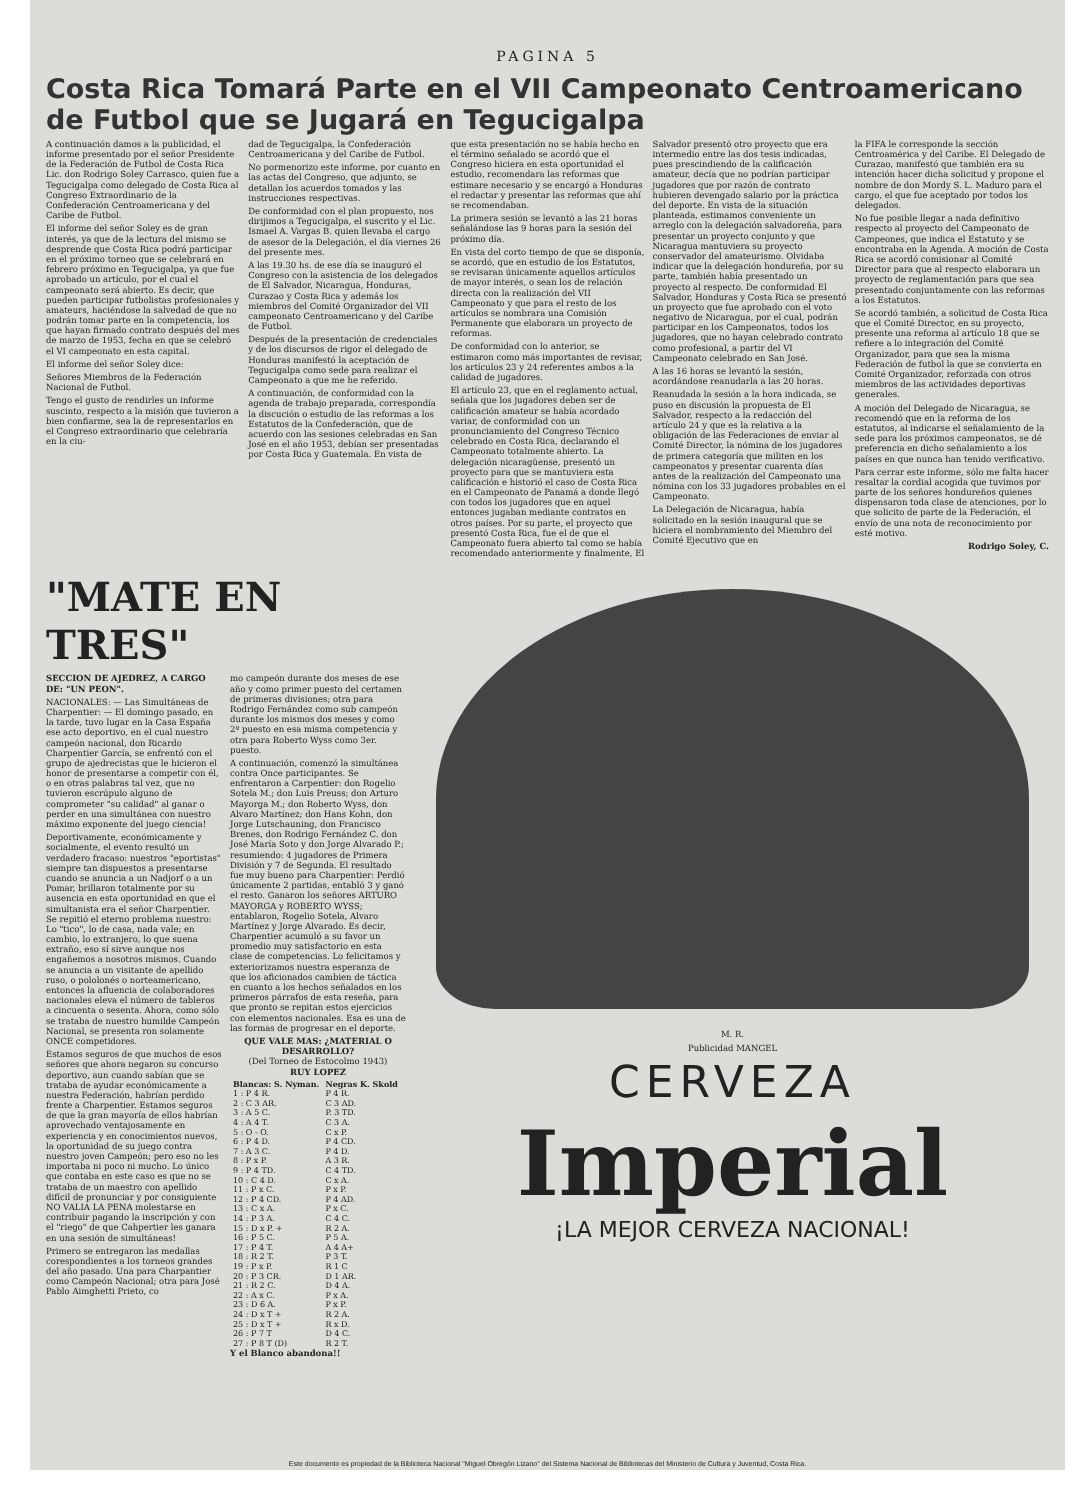PAGINA 5
Costa Rica Tomará Parte en el VII Campeonato Centroamericano de Futbol que se Jugará en Tegucigalpa
A continuación damos a la publicidad, el informe presentado por el señor Presidente de la Federación de Futbol de Costa Rica Lic. don Rodrigo Soley Carrasco, quien fue a Tegucigalpa como delegado de Costa Rica al Congreso Extraordinario de la Confederación Centroamericana y del Caribe de Futbol.
El informe del señor Soley es de gran interés, ya que de la lectura del mismo se desprende que Costa Rica podrá participar en el próximo torneo que se celebrará en febrero próximo en Tegucigalpa, ya que fue aprobado un artículo, por el cual el campeonato será abierto. Es decir, que pueden participar futbolistas profesionales y amateurs, haciéndose la salvedad de que no podrán tomar parte en la competencia, los que hayan firmado contrato después del mes de marzo de 1953, fecha en que se celebró el VI campeonato en esta capital.
El informe del señor Soley dice:
Señores Miembros de la Federación Nacional de Futbol.
Tengo el gusto de rendirles un informe suscinto, respecto a la misión que tuvieron a bien confiarme, sea la de representarlos en el Congreso extraordinario que celebraría en la ciu-
dad de Tegucigalpa, la Confederación Centroamericana y del Caribe de Futbol.
No pormenorizo este informe, por cuanto en las actas del Congreso, que adjunto, se detallan los acuerdos tomados y las instrucciones respectivas.
De conformidad con el plan propuesto, nos dirijimos a Tegucigalpa, el suscrito y el Lic. Ismael A. Vargas B. quien llevaba el cargo de asesor de la Delegación, el día viernes 26 del presente mes.
A las 19.30 hs. de ese día se inauguró el Congreso con la asistencia de los delegados de El Salvador, Nicaragua, Honduras, Curazao y Costa Rica y además los miembros del Comité Organizador del VII campeonato Centroamericano y del Caribe de Futbol.
Después de la presentación de credenciales y de los discursos de rigor el delegado de Honduras manifestó la aceptación de Tegucigalpa como sede para realizar el Campeonato a que me he referido.
A continuación, de conformidad con la agenda de trabajo preparada, correspondía la discución o estudio de las reformas a los Estatutos de la Confederación, que de acuerdo con las sesiones celebradas en San José en el año 1953, debían ser presentadas por Costa Rica y Guatemala. En vista de
que esta presentación no se había hecho en el término señalado se acordó que el Congreso hiciera en esta oportunidad el estudio, recomendara las reformas que estimare necesario y se encargó a Honduras el redactar y presentar las reformas que ahí se recomendaban.
La primera sesión se levantó a las 21 horas señalándose las 9 horas para la sesión del próximo día.
En vista del corto tiempo de que se disponía, se acordó, que en estudio de los Estatutos, se revisaran únicamente aquellos artículos de mayor interés, o sean los de relación directa con la realización del VII Campeonato y que para el resto de los artículos se nombrara una Comisión Permanente que elaborara un proyecto de reformas.
De conformidad con lo anterior, se estimaron como más importantes de revisar, los artículos 23 y 24 referentes ambos a la calidad de jugadores.
El artículo 23, que en el reglamento actual, señala que los jugadores deben ser de calificación amateur se había acordado variar, de conformidad con un pronunciamiento del Congreso Técnico celebrado en Costa Rica, declarando el Campeonato totalmente abierto. La delegación nicaragüense, presentó un proyecto para que se mantuviera esta calificación e historió el caso de Costa Rica en el Campeonato de Panamá a donde llegó con todos los jugadores que en aquel entonces jugaban mediante contratos en otros países. Por su parte, el proyecto que presentó Costa Rica, fue el de que el Campeonato fuera abierto tal como se había recomendado anteriormente y finalmente, El
Salvador presentó otro proyecto que era intermedio entre las dos tesis indicadas, pues prescindiendo de la calificación amateur, decía que no podrían participar jugadores que por razón de contrato hubieren devengado salario por la práctica del deporte. En vista de la situación planteada, estimamos conveniente un arreglo con la delegación salvadoreña, para presentar un proyecto conjunto y que Nicaragua mantuviera su proyecto conservador del amateurismo. Olvidaba indicar que la delegación hondureña, por su parte, también había presentado un proyecto al respecto. De conformidad El Salvador, Honduras y Costa Rica se presentó un proyecto que fue aprobado con el voto negativo de Nicaragua, por el cual, podrán participar en los Campeonatos, todos los jugadores, que no hayan celebrado contrato como profesional, a partir del VI Campeonato celebrado en San José.
A las 16 horas se levantó la sesión, acordándose reanudarla a las 20 horas.
Reanudada la sesión a la hora indicada, se puso en discusión la propuesta de El Salvador, respecto a la redacción del artículo 24 y que es la relativa a la obligación de las Federaciones de enviar al Comité Director, la nómina de los jugadores de primera categoría que militen en los campeonatos y presentar cuarenta días antes de la realización del Campeonato una nómina con los 33 jugadores probables en el Campeonato.
La Delegación de Nicaragua, había solicitado en la sesión inaugural que se hiciera el nombramiento del Miembro del Comité Ejecutivo que en
la FIFA le corresponde la sección Centroamérica y del Caribe. El Delegado de Curazao, manifestó que también era su intención hacer dicha solicitud y propone el nombre de don Mordy S. L. Maduro para el cargo, el que fue aceptado por todos los delegados.
No fue posible llegar a nada definitivo respecto al proyecto del Campeonato de Campeones, que indica el Estatuto y se encontraba en la Agenda. A moción de Costa Rica se acordó comisionar al Comité Director para que al respecto elaborara un proyecto de reglamentación para que sea presentado conjuntamente con las reformas a los Estatutos.
Se acordó también, a solicitud de Costa Rica que el Comité Director, en su proyecto, presente una reforma al artículo 18 que se refiere a lo integración del Comité Organizador, para que sea la misma Federación de futbol la que se convierta en Comité Organizador, reforzada con otros miembros de las actividades deportivas generales.
A moción del Delegado de Nicaragua, se recomendó que en la reforma de los estatutos, al indicarse el señalamiento de la sede para los próximos campeonatos, se dé preferencia en dicho señalamiento a los países en que nunca han tenido verificativo.
Para cerrar este informe, sólo me falta hacer resaltar la cordial acogida que tuvimos por parte de los señores hondureños quienes dispensaron toda clase de atenciones, por lo que solicito de parte de la Federación, el envío de una nota de reconocimiento por esté motivo.
Rodrigo Soley, C.
"MATE EN TRES"
SECCION DE AJEDREZ, A CARGO DE: "UN PEON".
NACIONALES: — Las Simultáneas de Charpentier: — El domingo pasado, en la tarde, tuvo lugar en la Casa España ese acto deportivo, en el cual nuestro campeón nacional, don Ricardo Charpentier García, se enfrentó con el grupo de ajedrecistas que le hicieron el honor de presentarse a competir con él, o en otras palabras tal vez, que no tuvieron escrúpulo alguno de comprometer "su calidad" al ganar o perder en una simultánea con nuestro máximo exponente del juego ciencia!
Deportivamente, económicamente y socialmente, el evento resultó un verdadero fracaso: nuestros "eportistas" siempre tan dispuestos a presentarse cuando se anuncia a un Nadjorf o a un Pomar, brillaron totalmente por su ausencia en esta oportunidad en que el simultanista era el señor Charpentier. Se repitió el eterno problema nuestro: Lo "tico", lo de casa, nada vale; en cambio, lo extranjero, lo que suena extraño, eso sí sirve aunque nos engañemos a nosotros mismos. Cuando se anuncia a un visitante de apellido ruso, o pololonés o norteamericano, entonces la afluencia de colaboradores nacionales eleva el número de tableros a cincuenta o sesenta. Ahora, como sólo se trataba de nuestro humilde Campeón Nacional, se presenta ron solamente ONCE competidores.
Estamos seguros de que muchos de esos señores que ahora negaron su concurso deportivo, aun cuando sabían que se trataba de ayudar económicamente a nuestra Federación, habrían perdido frente a Charpentier. Estamos seguros de que la gran mayoría de ellos habrían aprovechado ventajosamente en experiencia y en conocimientos nuevos, la oportunidad de su juego contra nuestro joven Campeón; pero eso no les importaba ni poco ni mucho. Lo único que contaba en este caso es que no se trataba de un maestro con apellido difícil de pronunciar y por consiguiente NO VALIA LA PENA molestarse en contribuir pagando la inscripción y con el "riego" de que Cahpertier les ganara en una sesión de simultáneas!
Primero se entregaron las medallas corespondientes a los torneos grandes del año pasado. Una para Charpantier como Campeón Nacional; otra para José Pablo Aimghetti Prieto, co
mo campeón durante dos meses de ese año y como primer puesto del certamen de primeras divisiones; otra para Rodrigo Fernández como sub campeón durante los mismos dos meses y como 2º puesto en esa misma competencia y otra para Roberto Wyss como 3er. puesto.
A continuación, comenzó la simultánea contra Once participantes. Se enfrentaron a Carpentier: don Rogelio Sotela M.; don Luis Preuss; don Arturo Mayorga M.; don Roberto Wyss, don Alvaro Martínez; don Hans Kohn, don Jorge Lutschauning, don Francisco Brenes, don Rodrigo Fernández C. don José María Soto y don Jorge Alvarado P.; resumiendo: 4 jugadores de Primera División y 7 de Segunda. El resultado fue muy bueno para Charpentier: Perdió únicamente 2 partidas, entabló 3 y ganó el resto. Ganaron los señores ARTURO MAYORGA y ROBERTO WYSS; entablaron, Rogelio Sotela, Alvaro Martínez y Jorge Alvarado. Es decir, Charpentier acumuló a su favor un promedio muy satisfactorio en esta clase de competencias. Lo felicitamos y exteriorizamos nuestra esperanza de que los aficionados cambien de táctica en cuanto a los hechos señalados en los primeros párrafos de esta reseña, para que pronto se repitan estos ejercicios con elementos nacionales. Esa es una de las formas de progresar en el deporte.
QUE VALE MAS: ¿MATERIAL O DESARROLLO?
(Del Torneo de Estocolmo 1943)
RUY LOPEZ
| Blancas: S. Nyman. | Negras K. Skold |
| --- | --- |
| 1 : P 4 R. | P 4 R. |
| 2 : C 3 AR. | C 3 AD. |
| 3 : A 5 C. | P. 3 TD. |
| 4 : A 4 T. | C 3 A. |
| 5 : O - O. | C x P. |
| 6 : P 4 D. | P 4 CD. |
| 7 : A 3 C. | P 4 D. |
| 8 : P x P. | A 3 R. |
| 9 : P 4 TD. | C 4 TD. |
| 10 : C 4 D. | C x A. |
| 11 : P x C. | P x P. |
| 12 : P 4 CD. | P 4 AD. |
| 13 : C x A. | P x C. |
| 14 : P 3 A. | C 4 C. |
| 15 : D x P. + | R 2 A. |
| 16 : P 5 C. | P 5 A. |
| 17 : P 4 T. | A 4 A+ |
| 18 : R 2 T. | P 3 T. |
| 19 : P x P. | R 1 C |
| 20 : P 3 CR. | D 1 AR. |
| 21 : R 2 C. | D 4 A. |
| 22 : A x C. | P x A. |
| 23 : D 6 A. | P x P. |
| 24 : D x T + | R 2 A. |
| 25 : D x T + | R x D. |
| 26 : P 7 T | D 4 C. |
| 27 : P 8 T (D) | R 2 T. |
Y el Blanco abandona!!
M. R.
Publicidad MANGEL
CERVEZA
Imperial
¡LA MEJOR CERVEZA NACIONAL!
Este documento es propiedad de la Biblioteca Nacional "Miguel Obregón Lizano" del Sistema Nacional de Bibliotecas del Ministerio de Cultura y Juventud, Costa Rica.